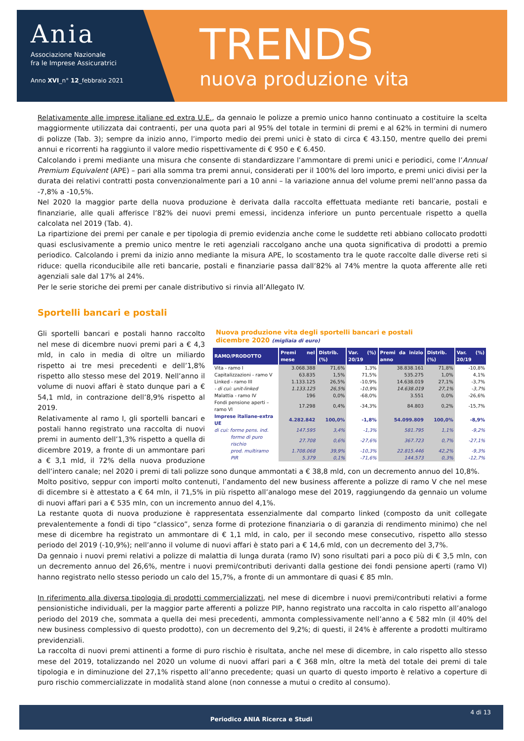Ania
Associazione Nazionale
fra le Imprese Assicuratrici
Anno XVI_n° 12_febbraio 2021
TRENDS
nuova produzione vita
Relativamente alle imprese italiane ed extra U.E., da gennaio le polizze a premio unico hanno continuato a costituire la scelta maggiormente utilizzata dai contraenti, per una quota pari al 95% del totale in termini di premi e al 62% in termini di numero di polizze (Tab. 3); sempre da inizio anno, l’importo medio dei premi unici è stato di circa € 43.150, mentre quello dei premi annui e ricorrenti ha raggiunto il valore medio rispettivamente di € 950 e € 6.450.
Calcolando i premi mediante una misura che consente di standardizzare l’ammontare di premi unici e periodici, come l’Annual Premium Equivalent (APE) – pari alla somma tra premi annui, considerati per il 100% del loro importo, e premi unici divisi per la durata dei relativi contratti posta convenzionalmente pari a 10 anni – la variazione annua del volume premi nell’anno passa da -7,8% a -10,5%.
Nel 2020 la maggior parte della nuova produzione è derivata dalla raccolta effettuata mediante reti bancarie, postali e finanziarie, alle quali afferisce l’82% dei nuovi premi emessi, incidenza inferiore un punto percentuale rispetto a quella calcolata nel 2019 (Tab. 4).
La ripartizione dei premi per canale e per tipologia di premio evidenzia anche come le suddette reti abbiano collocato prodotti quasi esclusivamente a premio unico mentre le reti agenziali raccolgano anche una quota significativa di prodotti a premio periodico. Calcolando i premi da inizio anno mediante la misura APE, lo scostamento tra le quote raccolte dalle diverse reti si riduce: quella riconducibile alle reti bancarie, postali e finanziarie passa dall’82% al 74% mentre la quota afferente alle reti agenziali sale dal 17% al 24%.
Per le serie storiche dei premi per canale distributivo si rinvia all’Allegato IV.
Sportelli bancari e postali
Nuova produzione vita degli sportelli bancari e postali
dicembre 2020 (migliaia di euro)
| RAMO/PRODOTTO | Premi nel mese | Distrib. (%) | Var. (%) 20/19 | Premi da inizio anno | Distrib. (%) | Var. (%) 20/19 |
| --- | --- | --- | --- | --- | --- | --- |
| Vita - ramo I | 3.068.388 | 71,6% | 1,3% | 38.838.161 | 71,8% | -10,8% |
| Capitalizzazioni - ramo V | 63.835 | 1,5% | 71,5% | 535.275 | 1,0% | 4,1% |
| Linked - ramo III | 1.133.125 | 26,5% | -10,9% | 14.638.019 | 27,1% | -3,7% |
| - di cui: unit-linked | 1.133.125 | 26,5% | -10,9% | 14.638.019 | 27,1% | -3,7% |
| Malattia - ramo IV | 196 | 0,0% | -68,0% | 3.551 | 0,0% | -26,6% |
| Fondi pensione aperti – ramo VI | 17.298 | 0,4% | -34,3% | 84.803 | 0,2% | -15,7% |
| Imprese italiane-extra UE | 4.282.842 | 100,0% | -1,8% | 54.099.809 | 100,0% | -8,9% |
| di cui: forme pens. ind. | 147.595 | 3,4% | -1,3% | 581.795 | 1,1% | -9,2% |
| forme di puro rischio | 27.708 | 0,6% | -27,6% | 367.723 | 0,7% | -27,1% |
| prod. multiramo | 1.708.068 | 39,9% | -10,3% | 22.815.446 | 42,2% | -9,3% |
| PIR | 5.379 | 0,1% | -71,6% | 144.573 | 0,3% | -12,7% |
Gli sportelli bancari e postali hanno raccolto nel mese di dicembre nuovi premi pari a € 4,3 mld, in calo in media di oltre un miliardo rispetto ai tre mesi precedenti e dell’1,8% rispetto allo stesso mese del 2019. Nell’anno il volume di nuovi affari è stato dunque pari a € 54,1 mld, in contrazione dell’8,9% rispetto al 2019.
Relativamente al ramo I, gli sportelli bancari e postali hanno registrato una raccolta di nuovi premi in aumento dell’1,3% rispetto a quella di dicembre 2019, a fronte di un ammontare pari a € 3,1 mld, il 72% della nuova produzione dell’intero canale; nel 2020 i premi di tali polizze sono dunque ammontati a € 38,8 mld, con un decremento annuo del 10,8%.
Molto positivo, seppur con importi molto contenuti, l’andamento del new business afferente a polizze di ramo V che nel mese di dicembre si è attestato a € 64 mln, il 71,5% in più rispetto all’analogo mese del 2019, raggiungendo da gennaio un volume di nuovi affari pari a € 535 mln, con un incremento annuo del 4,1%.
La restante quota di nuova produzione è rappresentata essenzialmente dal comparto linked (composto da unit collegate prevalentemente a fondi di tipo “classico”, senza forme di protezione finanziaria o di garanzia di rendimento minimo) che nel mese di dicembre ha registrato un ammontare di € 1,1 mld, in calo, per il secondo mese consecutivo, rispetto allo stesso periodo del 2019 (-10,9%); nell’anno il volume di nuovi affari è stato pari a € 14,6 mld, con un decremento del 3,7%.
Da gennaio i nuovi premi relativi a polizze di malattia di lunga durata (ramo IV) sono risultati pari a poco più di € 3,5 mln, con un decremento annuo del 26,6%, mentre i nuovi premi/contributi derivanti dalla gestione dei fondi pensione aperti (ramo VI) hanno registrato nello stesso periodo un calo del 15,7%, a fronte di un ammontare di quasi € 85 mln.
In riferimento alla diversa tipologia di prodotti commercializzati, nel mese di dicembre i nuovi premi/contributi relativi a forme pensionistiche individuali, per la maggior parte afferenti a polizze PIP, hanno registrato una raccolta in calo rispetto all’analogo periodo del 2019 che, sommata a quella dei mesi precedenti, ammonta complessivamente nell’anno a € 582 mln (il 40% del new business complessivo di questo prodotto), con un decremento del 9,2%; di questi, il 24% è afferente a prodotti multiramo previdenziali.
La raccolta di nuovi premi attinenti a forme di puro rischio è risultata, anche nel mese di dicembre, in calo rispetto allo stesso mese del 2019, totalizzando nel 2020 un volume di nuovi affari pari a € 368 mln, oltre la metà del totale dei premi di tale tipologia e in diminuzione del 27,1% rispetto all’anno precedente; quasi un quarto di questo importo è relativo a coperture di puro rischio commercializzate in modalità stand alone (non connesse a mutui o credito al consumo).
4 di 13
Periodico ANIA Ricerca e Studi